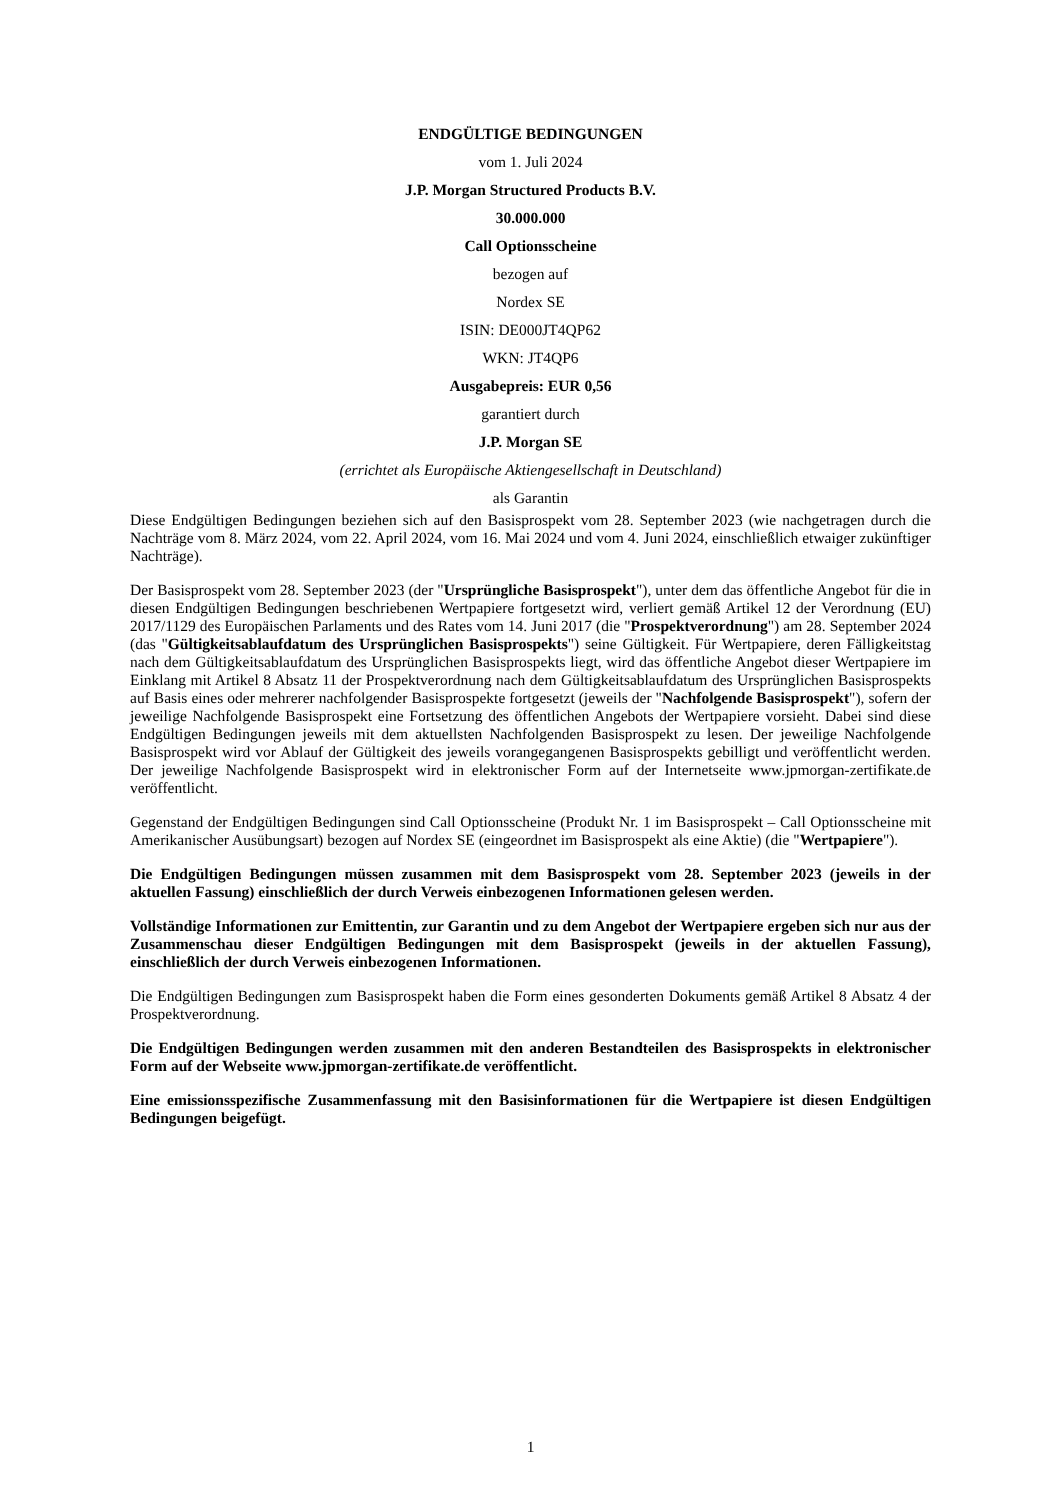ENDGÜLTIGE BEDINGUNGEN
vom 1. Juli 2024
J.P. Morgan Structured Products B.V.
30.000.000
Call Optionsscheine
bezogen auf
Nordex SE
ISIN: DE000JT4QP62
WKN: JT4QP6
Ausgabepreis: EUR 0,56
garantiert durch
J.P. Morgan SE
(errichtet als Europäische Aktiengesellschaft in Deutschland)
als Garantin
Diese Endgültigen Bedingungen beziehen sich auf den Basisprospekt vom 28. September 2023 (wie nachgetragen durch die Nachträge vom 8. März 2024, vom 22. April 2024, vom 16. Mai 2024 und vom 4. Juni 2024, einschließlich etwaiger zukünftiger Nachträge).
Der Basisprospekt vom 28. September 2023 (der "Ursprüngliche Basisprospekt"), unter dem das öffentliche Angebot für die in diesen Endgültigen Bedingungen beschriebenen Wertpapiere fortgesetzt wird, verliert gemäß Artikel 12 der Verordnung (EU) 2017/1129 des Europäischen Parlaments und des Rates vom 14. Juni 2017 (die "Prospektverordnung") am 28. September 2024 (das "Gültigkeitsablaufdatum des Ursprünglichen Basisprospekts") seine Gültigkeit. Für Wertpapiere, deren Fälligkeitstag nach dem Gültigkeitsablaufdatum des Ursprünglichen Basisprospekts liegt, wird das öffentliche Angebot dieser Wertpapiere im Einklang mit Artikel 8 Absatz 11 der Prospektverordnung nach dem Gültigkeitsablaufdatum des Ursprünglichen Basisprospekts auf Basis eines oder mehrerer nachfolgender Basisprospekte fortgesetzt (jeweils der "Nachfolgende Basisprospekt"), sofern der jeweilige Nachfolgende Basisprospekt eine Fortsetzung des öffentlichen Angebots der Wertpapiere vorsieht. Dabei sind diese Endgültigen Bedingungen jeweils mit dem aktuellsten Nachfolgenden Basisprospekt zu lesen. Der jeweilige Nachfolgende Basisprospekt wird vor Ablauf der Gültigkeit des jeweils vorangegangenen Basisprospekts gebilligt und veröffentlicht werden. Der jeweilige Nachfolgende Basisprospekt wird in elektronischer Form auf der Internetseite www.jpmorgan-zertifikate.de veröffentlicht.
Gegenstand der Endgültigen Bedingungen sind Call Optionsscheine (Produkt Nr. 1 im Basisprospekt – Call Optionsscheine mit Amerikanischer Ausübungsart) bezogen auf Nordex SE (eingeordnet im Basisprospekt als eine Aktie) (die "Wertpapiere").
Die Endgültigen Bedingungen müssen zusammen mit dem Basisprospekt vom 28. September 2023 (jeweils in der aktuellen Fassung) einschließlich der durch Verweis einbezogenen Informationen gelesen werden.
Vollständige Informationen zur Emittentin, zur Garantin und zu dem Angebot der Wertpapiere ergeben sich nur aus der Zusammenschau dieser Endgültigen Bedingungen mit dem Basisprospekt (jeweils in der aktuellen Fassung), einschließlich der durch Verweis einbezogenen Informationen.
Die Endgültigen Bedingungen zum Basisprospekt haben die Form eines gesonderten Dokuments gemäß Artikel 8 Absatz 4 der Prospektverordnung.
Die Endgültigen Bedingungen werden zusammen mit den anderen Bestandteilen des Basisprospekts in elektronischer Form auf der Webseite www.jpmorgan-zertifikate.de veröffentlicht.
Eine emissionsspezifische Zusammenfassung mit den Basisinformationen für die Wertpapiere ist diesen Endgültigen Bedingungen beigefügt.
1